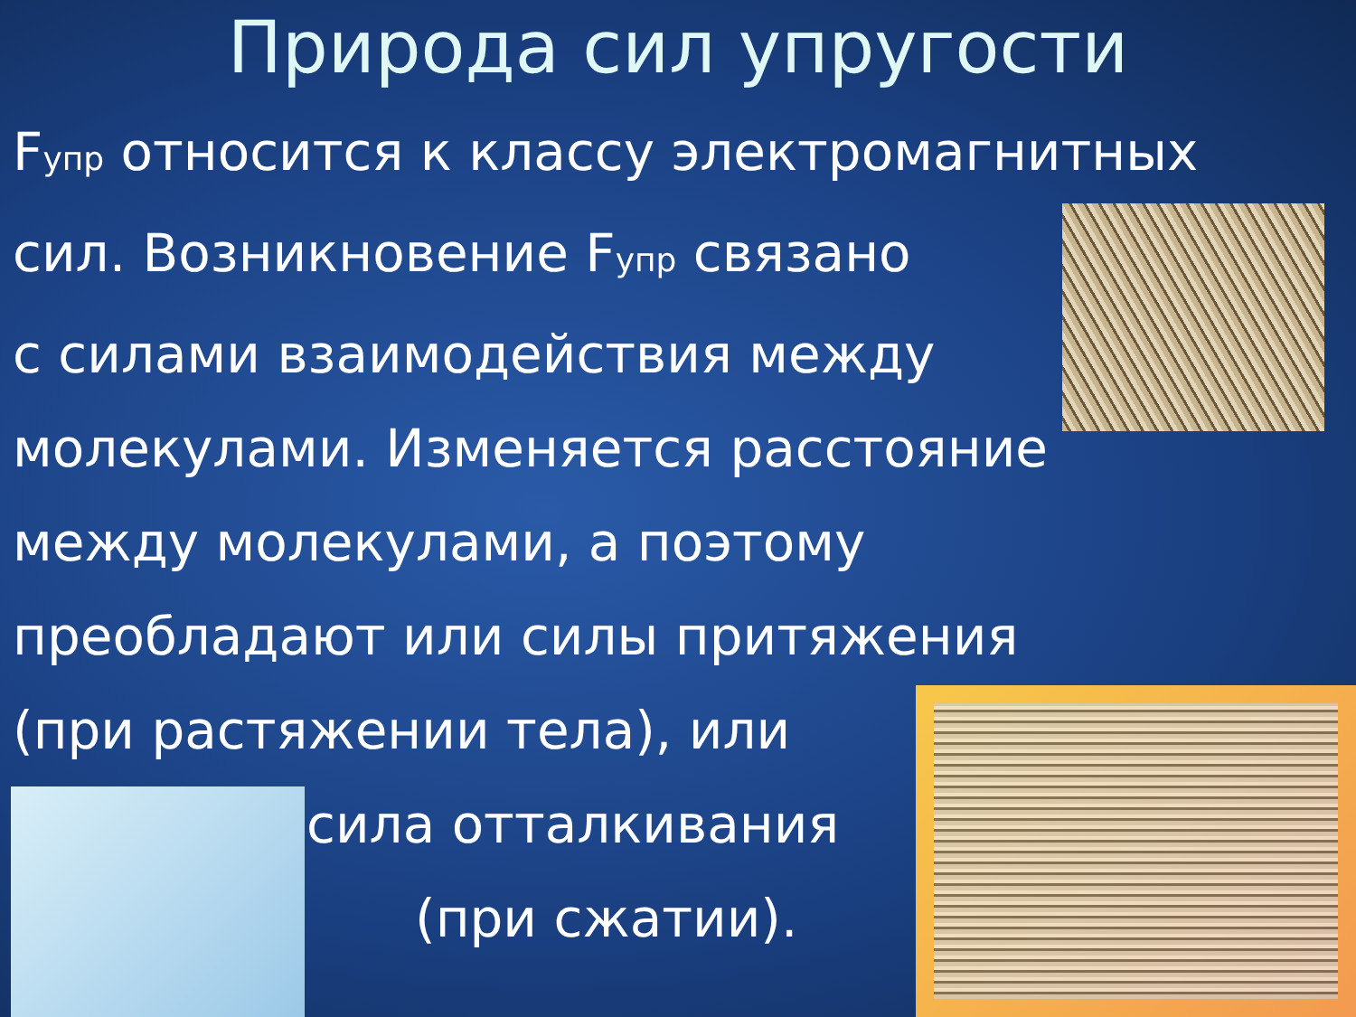Природа сил упругости
Fупр относится к классу электромагнитных
сил. Возникновение Fупр связано
с силами взаимодействия между
молекулами. Изменяется расстояние
между молекулами, а поэтому
преобладают или силы притяжения
(при растяжении тела), или
сила отталкивания
(при сжатии).